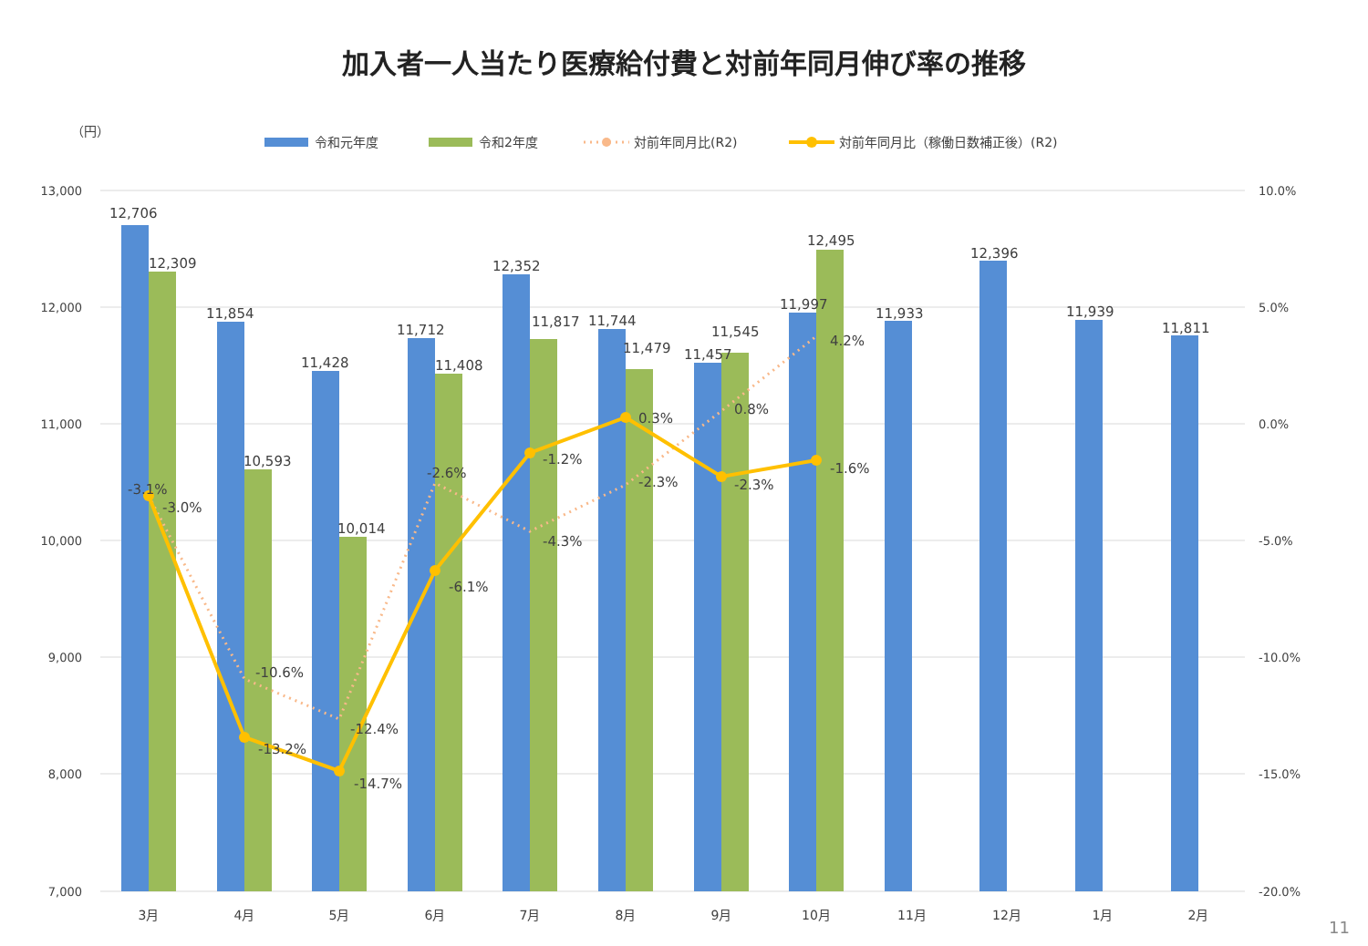加入者一人当たり医療給付費と対前年同月伸び率の推移
（円）
令和元年度
令和2年度
対前年同月比(R2)
対前年同月比（稼働日数補正後）(R2)
13,000
12,000
11,000
10,000
9,000
8,000
7,000
10.0%
5.0%
0.0%
-5.0%
-10.0%
-15.0%
-20.0%
12,706
12,309
11,854
10,593
11,428
10,014
11,712
11,408
12,352
11,817
11,744
11,479
11,457
11,545
11,997
12,495
11,933
12,396
11,939
11,811
-3.1%
-3.0%
-10.6%
-13.2%
-12.4%
-14.7%
-2.6%
-6.1%
-1.2%
-4.3%
0.3%
-2.3%
0.8%
-2.3%
4.2%
-1.6%
3月
4月
5月
6月
7月
8月
9月
10月
11月
12月
1月
2月
11